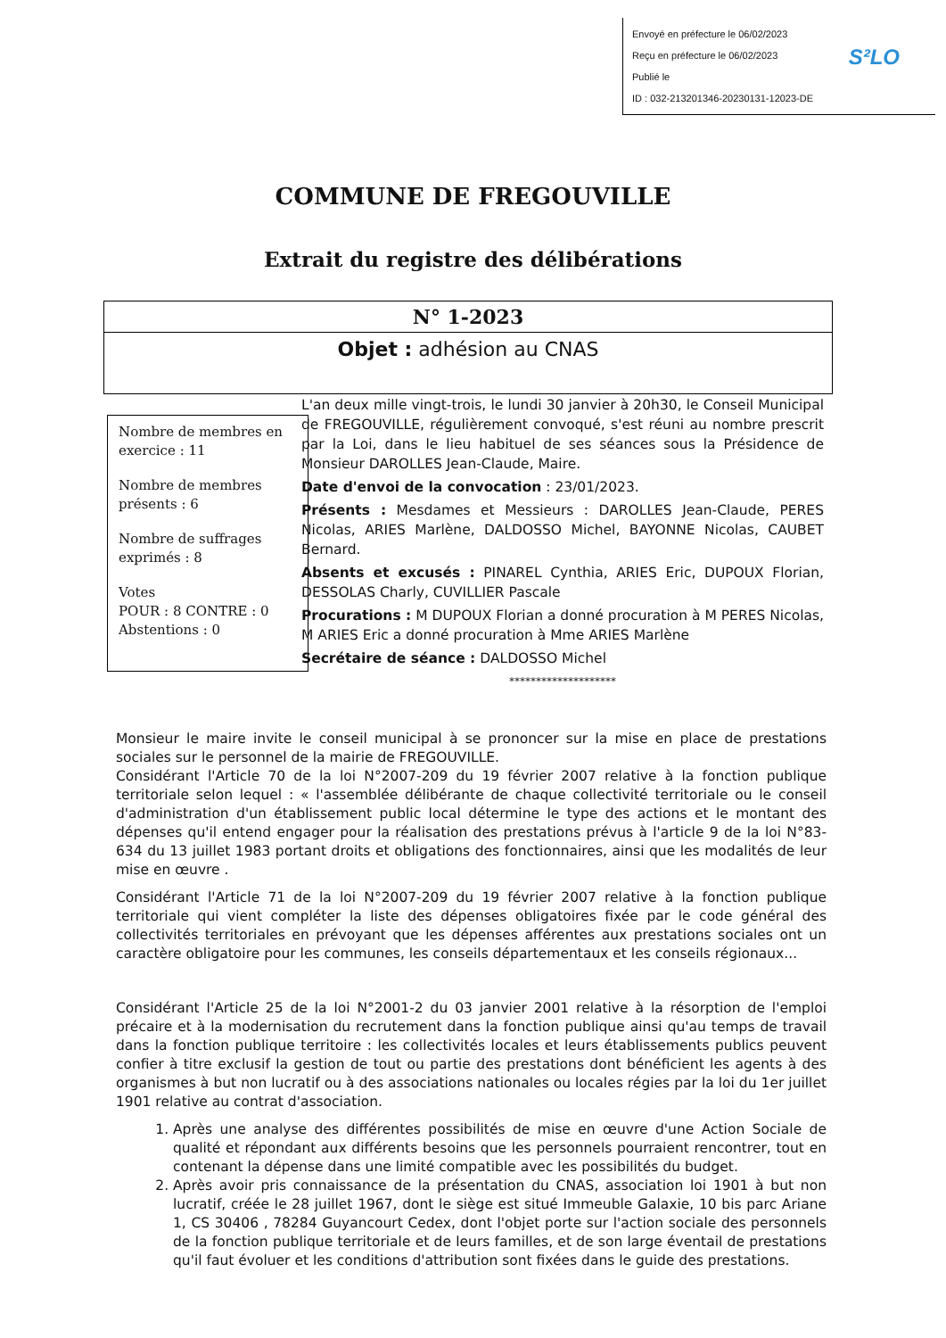Envoyé en préfecture le 06/02/2023
Reçu en préfecture le 06/02/2023
Publié le
ID : 032-213201346-20230131-12023-DE
S²LO
COMMUNE DE FREGOUVILLE
Extrait du registre des délibérations
N° 1-2023
Objet : adhésion au CNAS
Nombre de membres en exercice : 11
Nombre de membres présents : 6
Nombre de suffrages exprimés : 8
Votes
POUR : 8 CONTRE : 0
Abstentions : 0
L'an deux mille vingt-trois, le lundi 30 janvier à 20h30, le Conseil Municipal de FREGOUVILLE, régulièrement convoqué, s'est réuni au nombre prescrit par la Loi, dans le lieu habituel de ses séances sous la Présidence de Monsieur DAROLLES Jean-Claude, Maire.
Date d'envoi de la convocation : 23/01/2023.
Présents : Mesdames et Messieurs : DAROLLES Jean-Claude, PERES Nicolas, ARIES Marlène, DALDOSSO Michel, BAYONNE Nicolas, CAUBET Bernard.
Absents et excusés : PINAREL Cynthia, ARIES Eric, DUPOUX Florian, DESSOLAS Charly, CUVILLIER Pascale
Procurations : M DUPOUX Florian a donné procuration à M PERES Nicolas, M ARIES Eric a donné procuration à Mme ARIES Marlène
Secrétaire de séance : DALDOSSO Michel
********************
Monsieur le maire invite le conseil municipal à se prononcer sur la mise en place de prestations sociales sur le personnel de la mairie de FREGOUVILLE.
Considérant l'Article 70 de la loi N°2007-209 du 19 février 2007 relative à la fonction publique territoriale selon lequel : « l'assemblée délibérante de chaque collectivité territoriale ou le conseil d'administration d'un établissement public local détermine le type des actions et le montant des dépenses qu'il entend engager pour la réalisation des prestations prévus à l'article 9 de la loi N°83-634 du 13 juillet 1983 portant droits et obligations des fonctionnaires, ainsi que les modalités de leur mise en œuvre .
Considérant l'Article 71 de la loi N°2007-209 du 19 février 2007 relative à la fonction publique territoriale qui vient compléter la liste des dépenses obligatoires fixée par le code général des collectivités territoriales en prévoyant que les dépenses afférentes aux prestations sociales ont un caractère obligatoire pour les communes, les conseils départementaux et les conseils régionaux...
Considérant l'Article 25 de la loi N°2001-2 du 03 janvier 2001 relative à la résorption de l'emploi précaire et à la modernisation du recrutement dans la fonction publique ainsi qu'au temps de travail dans la fonction publique territoire : les collectivités locales et leurs établissements publics peuvent confier à titre exclusif la gestion de tout ou partie des prestations dont bénéficient les agents à des organismes à but non lucratif ou à des associations nationales ou locales régies par la loi du 1er juillet 1901 relative au contrat d'association.
1. Après une analyse des différentes possibilités de mise en œuvre d'une Action Sociale de qualité et répondant aux différents besoins que les personnels pourraient rencontrer, tout en contenant la dépense dans une limité compatible avec les possibilités du budget.
2. Après avoir pris connaissance de la présentation du CNAS, association loi 1901 à but non lucratif, créée le 28 juillet 1967, dont le siège est situé Immeuble Galaxie, 10 bis parc Ariane 1, CS 30406 , 78284 Guyancourt Cedex, dont l'objet porte sur l'action sociale des personnels de la fonction publique territoriale et de leurs familles, et de son large éventail de prestations qu'il faut évoluer et les conditions d'attribution sont fixées dans le guide des prestations.